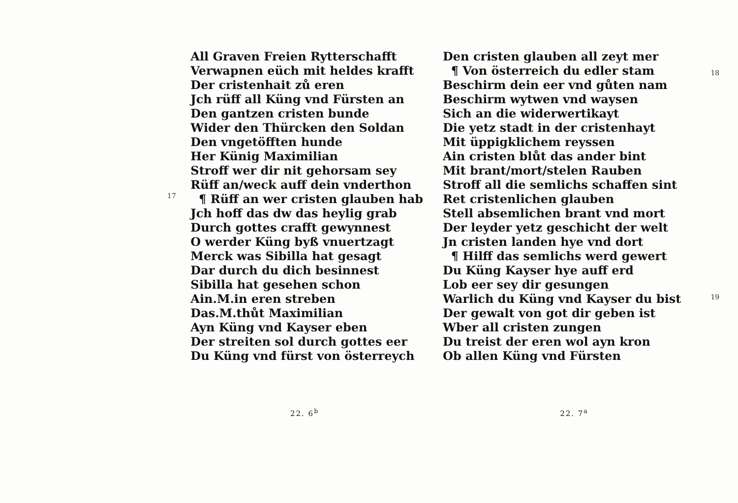17
All Graven Freien Rytterschafft
Verwapnen eüch mit heldes krafft
Der cristenhait zů eren
Jch rüff all Küng vnd Fürsten an
Den gantzen cristen bunde
Wider den Thürcken den Soldan
Den vngetöfften hunde
Her Künig Maximilian
Stroff wer dir nit gehorsam sey
Rüff an/weck auff dein vnderthon
¶ Rüff an wer cristen glauben hab
Jch hoff das dw das heylig grab
Durch gottes crafft gewynnest
O werder Küng byß vnuertzagt
Merck was Sibilla hat gesagt
Dar durch du dich besinnest
Sibilla hat gesehen schon
Ain.M.in eren streben
Das.M.thůt Maximilian
Ayn Küng vnd Kayser eben
Der streiten sol durch gottes eer
Du Küng vnd fürst von österreych
Den cristen glauben all zeyt mer
¶ Von österreich du edler stam
Beschirm dein eer vnd gůten nam
Beschirm wytwen vnd waysen
Sich an die widerwertikayt
Die yetz stadt in der cristenhayt
Mit üppigklichem reyssen
Ain cristen blůt das ander bint
Mit brant/mort/stelen Rauben
Stroff all die semlichs schaffen sint
Ret cristenlichen glauben
Stell absemlichen brant vnd mort
Der leyder yetz geschicht der welt
Jn cristen landen hye vnd dort
¶ Hilff das semlichs werd gewert
Du Küng Kayser hye auff erd
Lob eer sey dir gesungen
Warlich du Küng vnd Kayser du bist
Der gewalt von got dir geben ist
Wber all cristen zungen
Du treist der eren wol ayn kron
Ob allen Küng vnd Fürsten
18
19
22. 6<sup>b</sup> 22. 7<sup>a</sup>